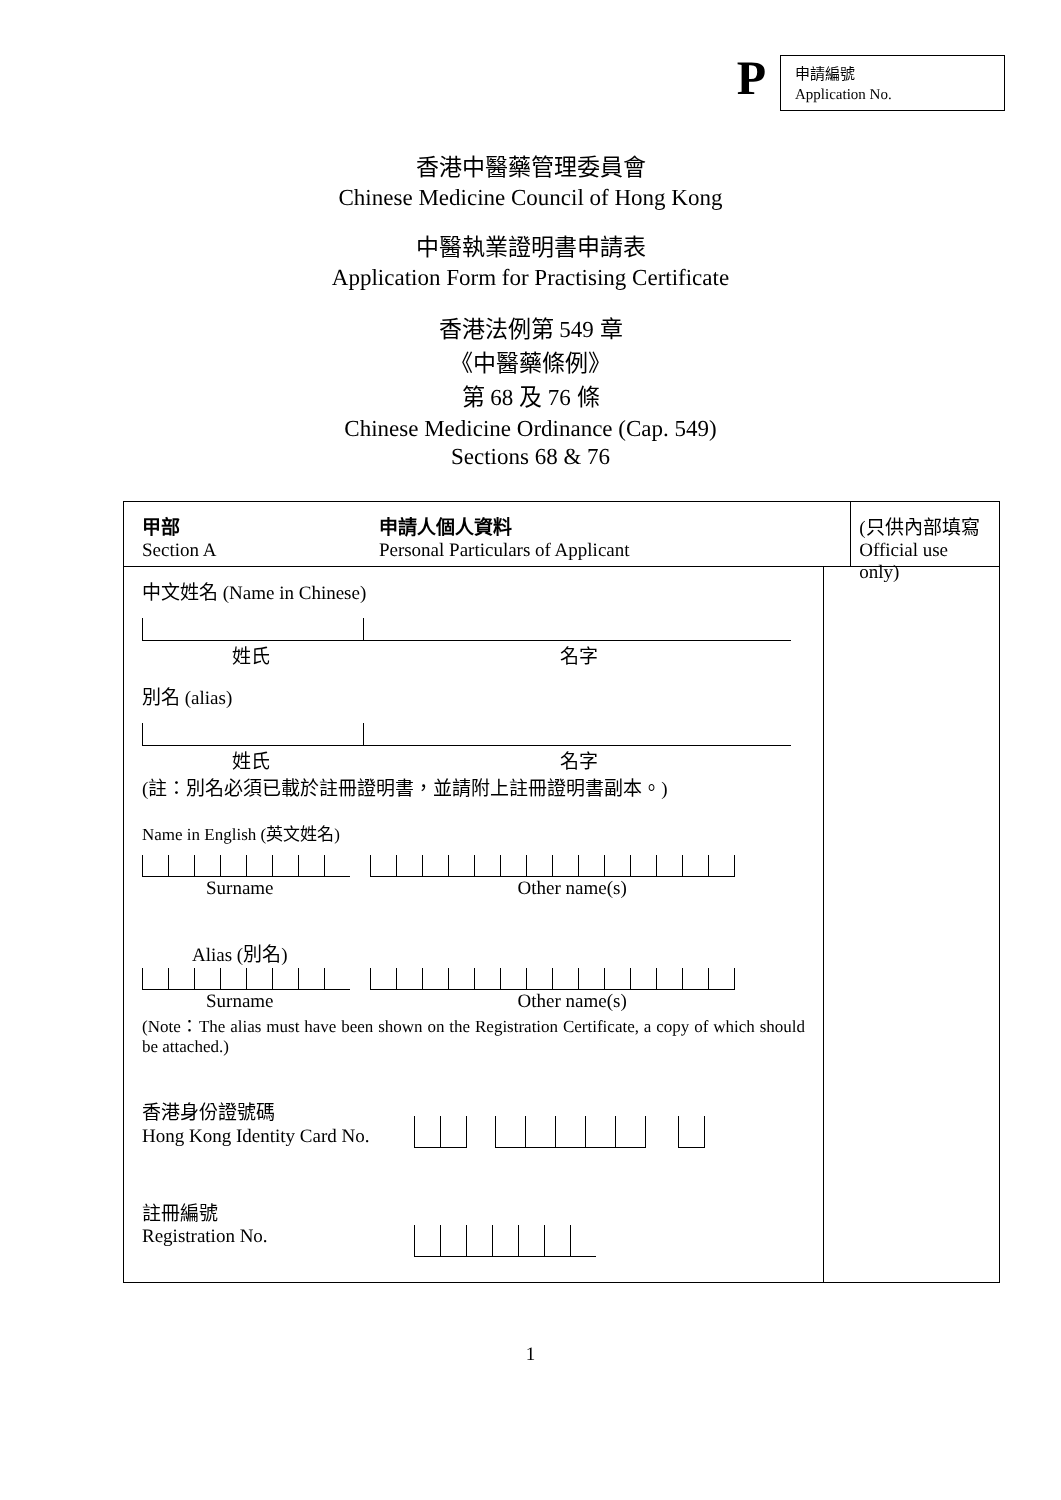P
申請編號
Application No.
香港中醫藥管理委員會
Chinese Medicine Council of Hong Kong
中醫執業證明書申請表
Application Form for Practising Certificate
香港法例第 549 章
《中醫藥條例》
第 68 及 76 條
Chinese Medicine Ordinance (Cap. 549)
Sections 68 & 76
甲部
Section A
申請人個人資料
Personal Particulars of Applicant
(只供內部填寫
Official use only)
中文姓名 (Name in Chinese)
姓氏 名字
別名 (alias)
姓氏 名字
(註：別名必須已載於註冊證明書，並請附上註冊證明書副本。)
Name in English (英文姓名)
Surname Other name(s)
Alias (別名)
Surname Other name(s)
(Note：The alias must have been shown on the Registration Certificate, a copy of which should be attached.)
香港身份證號碼
Hong Kong Identity Card No.
註冊編號
Registration No.
1